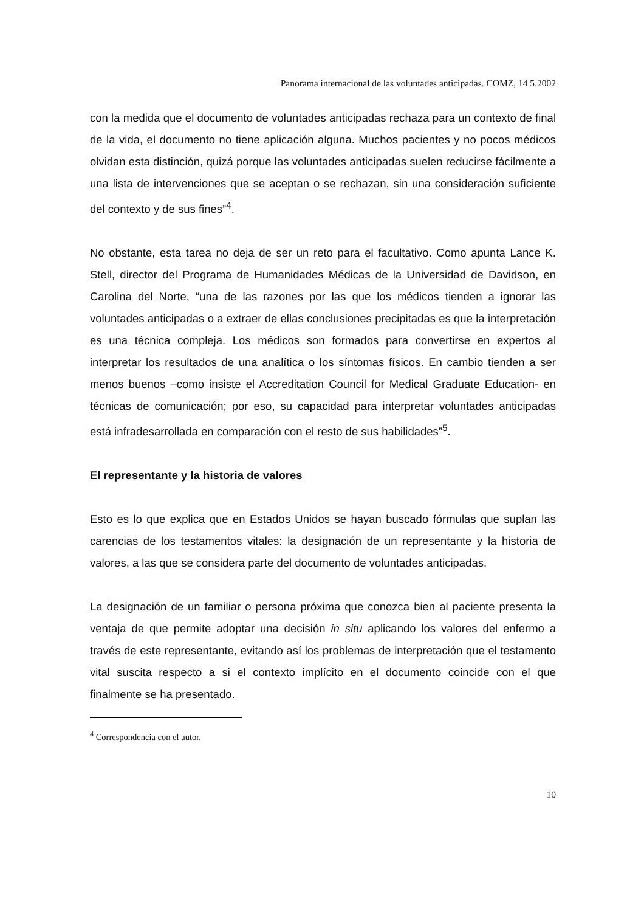Panorama internacional de las voluntades anticipadas. COMZ, 14.5.2002
con la medida que el documento de voluntades anticipadas rechaza para un contexto de final de la vida, el documento no tiene aplicación alguna. Muchos pacientes y no pocos médicos olvidan esta distinción, quizá porque las voluntades anticipadas suelen reducirse fácilmente a una lista de intervenciones que se aceptan o se rechazan, sin una consideración suficiente del contexto y de sus fines”<sup>4</sup>.
No obstante, esta tarea no deja de ser un reto para el facultativo. Como apunta Lance K. Stell, director del Programa de Humanidades Médicas de la Universidad de Davidson, en Carolina del Norte, “una de las razones por las que los médicos tienden a ignorar las voluntades anticipadas o a extraer de ellas conclusiones precipitadas es que la interpretación es una técnica compleja. Los médicos son formados para convertirse en expertos al interpretar los resultados de una analítica o los síntomas físicos. En cambio tienden a ser menos buenos –como insiste el Accreditation Council for Medical Graduate Education- en técnicas de comunicación; por eso, su capacidad para interpretar voluntades anticipadas está infradesarrollada en comparación con el resto de sus habilidades”<sup>5</sup>.
El representante y la historia de valores
Esto es lo que explica que en Estados Unidos se hayan buscado fórmulas que suplan las carencias de los testamentos vitales: la designación de un representante y la historia de valores, a las que se considera parte del documento de voluntades anticipadas.
La designación de un familiar o persona próxima que conozca bien al paciente presenta la ventaja de que permite adoptar una decisión in situ aplicando los valores del enfermo a través de este representante, evitando así los problemas de interpretación que el testamento vital suscita respecto a si el contexto implícito en el documento coincide con el que finalmente se ha presentado.
<sup>4</sup> Correspondencia con el autor.
10